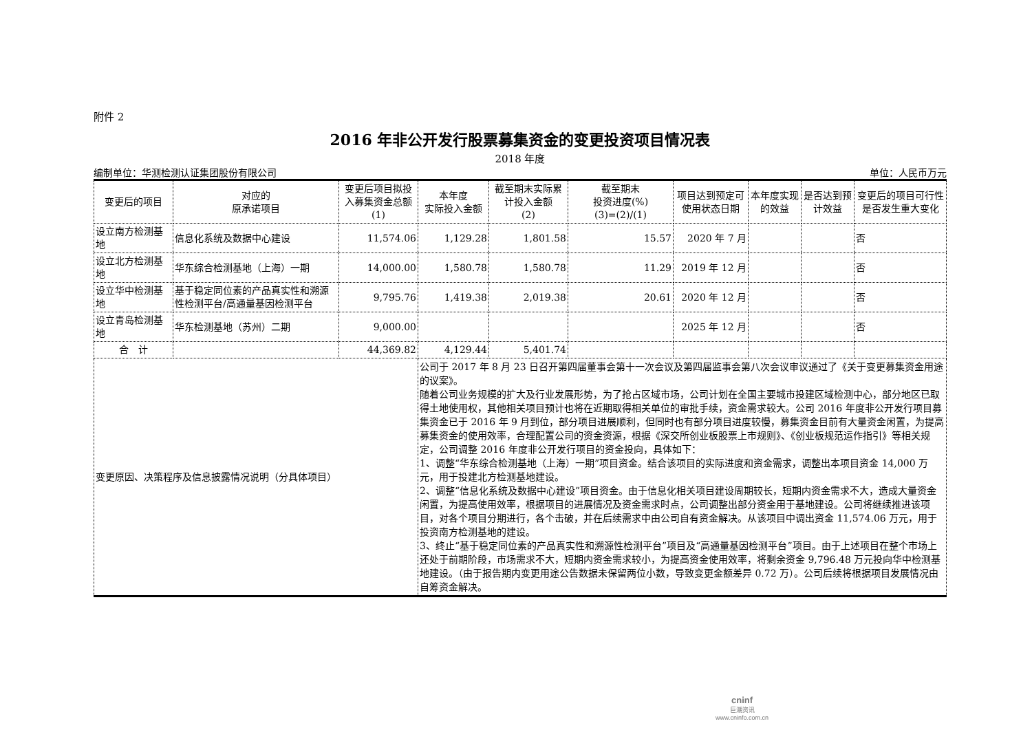附件 2
2016 年非公开发行股票募集资金的变更投资项目情况表
2018 年度
编制单位：华测检测认证集团股份有限公司 单位：人民币万元
| 变更后的项目 | 对应的 原承诺项目 | 变更后项目拟投入募集资金总额(1) | 本年度 实际投入金额 | 截至期末实际累计投入金额 (2) | 截至期末 投资进度(%) (3)=(2)/(1) | 项目达到预定可使用状态日期 | 本年度实现的效益 | 是否达到预计效益 | 变更后的项目可行性是否发生重大变化 |
| --- | --- | --- | --- | --- | --- | --- | --- | --- | --- |
| 设立南方检测基地 | 信息化系统及数据中心建设 | 11,574.06 | 1,129.28 | 1,801.58 | 15.57 | 2020 年 7 月 | | | 否 |
| 设立北方检测基地 | 华东综合检测基地（上海）一期 | 14,000.00 | 1,580.78 | 1,580.78 | 11.29 | 2019 年 12 月 | | | 否 |
| 设立华中检测基地 | 基于稳定同位素的产品真实性和溯源性检测平台/高通量基因检测平台 | 9,795.76 | 1,419.38 | 2,019.38 | 20.61 | 2020 年 12 月 | | | 否 |
| 设立青岛检测基地 | 华东检测基地（苏州）二期 | 9,000.00 | | | | 2025 年 12 月 | | | 否 |
| 合 计 | | 44,369.82 | 4,129.44 | 5,401.74 | | | | | |
| 变更原因、决策程序及信息披露情况说明（分具体项目） | | | 公司于 2017 年 8 月 23 日召开第四届董事会第十一次会议及第四届监事会第八次会议审议通过了《关于变更募集资金用途的议案》。 随着公司业务规模的扩大及行业发展形势，为了抢占区域市场，公司计划在全国主要城市投建区域检测中心，部分地区已取得土地使用权，其他相关项目预计也将在近期取得相关单位的审批手续，资金需求较大。公司 2016 年度非公开发行项目募集资金已于 2016 年 9 月到位，部分项目进展顺利，但同时也有部分项目进度较慢，募集资金目前有大量资金闲置，为提高募集资金的使用效率，合理配置公司的资金资源，根据《深交所创业板股票上市规则》、《创业板规范运作指引》等相关规定，公司调整 2016 年度非公开发行项目的资金投向，具体如下： 1、调整“华东综合检测基地（上海）一期”项目资金。结合该项目的实际进度和资金需求，调整出本项目资金 14,000 万元，用于投建北方检测基地建设。 2、调整“信息化系统及数据中心建设”项目资金。由于信息化相关项目建设周期较长，短期内资金需求不大，造成大量资金闲置，为提高使用效率，根据项目的进展情况及资金需求时点，公司调整出部分资金用于基地建设。公司将继续推进该项目，对各个项目分期进行，各个击破，并在后续需求中由公司自有资金解决。从该项目中调出资金 11,574.06 万元，用于投资南方检测基地的建设。 3、终止“基于稳定同位素的产品真实性和溯源性检测平台”项目及“高通量基因检测平台”项目。由于上述项目在整个市场上还处于前期阶段，市场需求不大，短期内资金需求较小，为提高资金使用效率，将剩余资金 9,796.48 万元投向华中检测基地建设。（由于报告期内变更用途公告数据未保留两位小数，导致变更金额差异 0.72 万）。公司后续将根据项目发展情况由自筹资金解决。 | | | | | | |
cninf
巨潮资讯
www.cninfo.com.cn